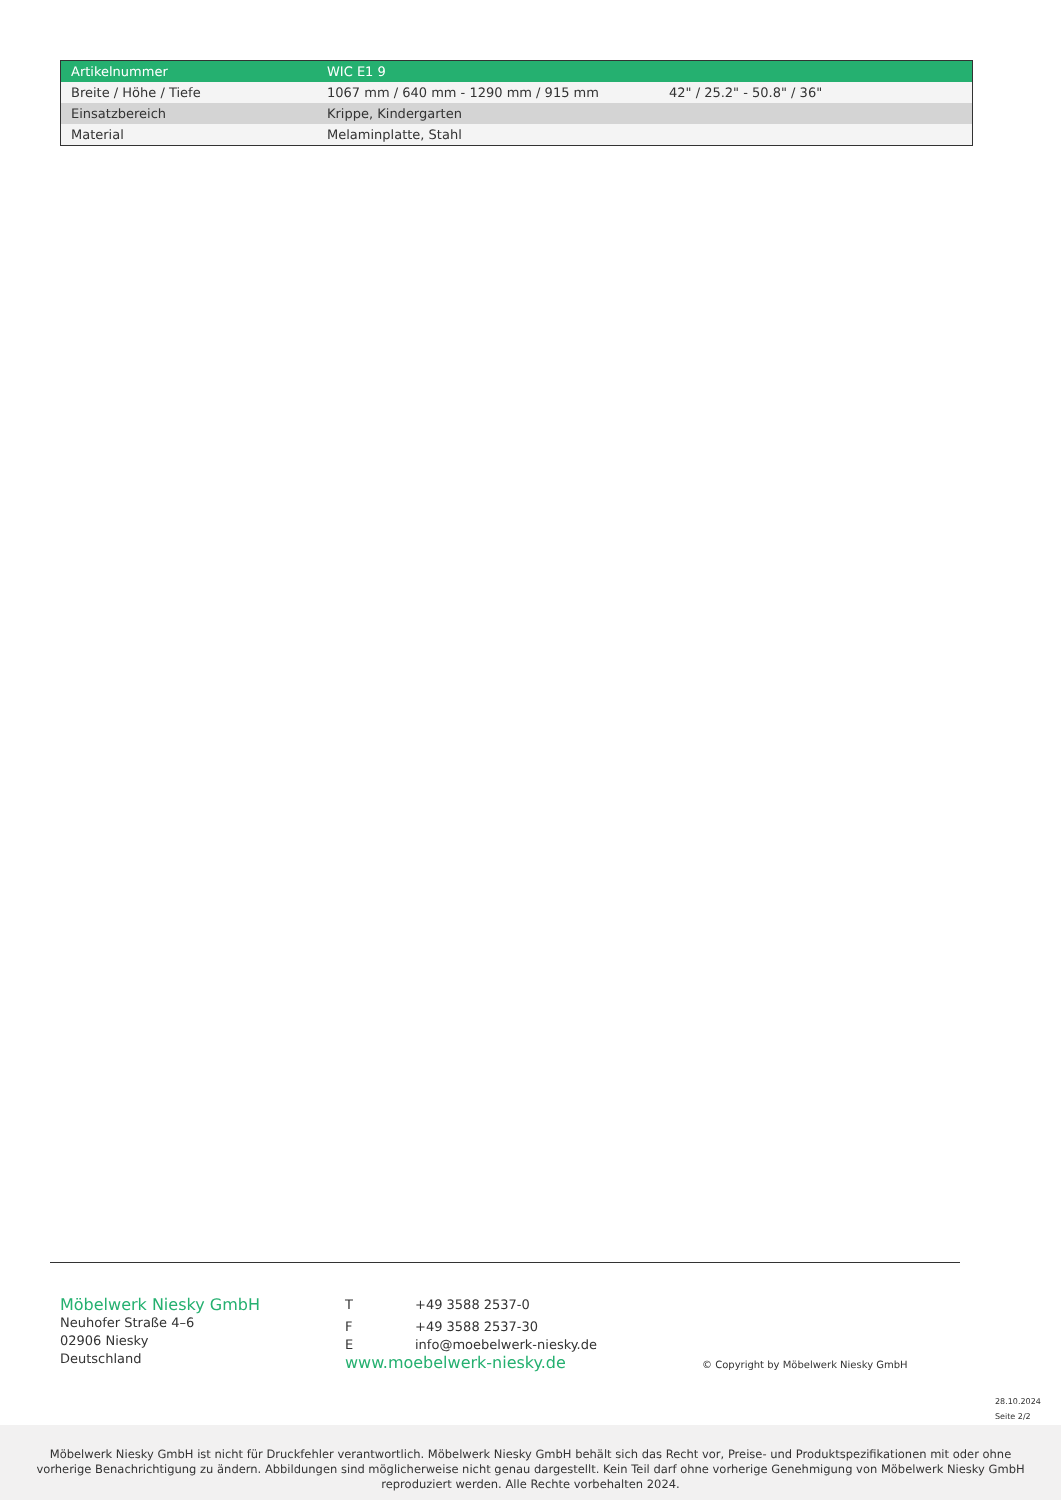| Artikelnummer | WIC E1 9 | |
| Breite / Höhe / Tiefe | 1067 mm / 640 mm - 1290 mm / 915 mm | 42" / 25.2" - 50.8" / 36" |
| Einsatzbereich | Krippe, Kindergarten | |
| Material | Melaminplatte, Stahl | |
Möbelwerk Niesky GmbH
Neuhofer Straße 4–6
02906 Niesky
Deutschland
T +49 3588 2537-0
F +49 3588 2537-30
Einfo@moebelwerk-niesky.de
www.moebelwerk-niesky.de
© Copyright by Möbelwerk Niesky GmbH
28.10.2024
Seite 2/2
Möbelwerk Niesky GmbH ist nicht für Druckfehler verantwortlich. Möbelwerk Niesky GmbH behält sich das Recht vor, Preise- und Produktspezifikationen mit oder ohne
vorherige Benachrichtigung zu ändern. Abbildungen sind möglicherweise nicht genau dargestellt. Kein Teil darf ohne vorherige Genehmigung von Möbelwerk Niesky GmbH
reproduziert werden. Alle Rechte vorbehalten 2024.